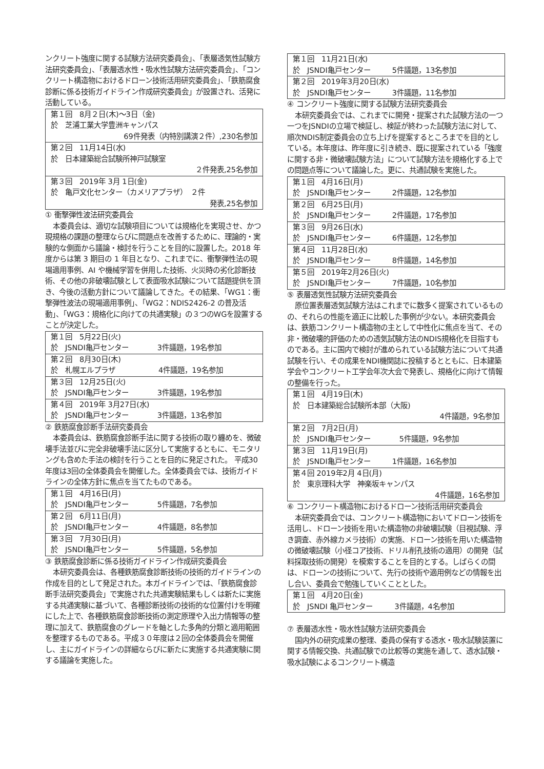ンクリート強度に関する試験方法研究委員会」、「表層透気性試験方法研究委員会」、「表層透水性・吸水性試験方法研究委員会」、「コンクリート構造物におけるドローン技術活用研究委員会」、「鉄筋腐食診断に係る技術ガイドライン作成研究委員会」が設置され、活発に活動している。
| 第１回 8月２日(木)～3日（金) 於 芝浦工業大学豊洲キャンパス 69件発表（内特別講演２件）,230名参加 |
| 第２回 11月14日(水) 於 日本建築総合試験所神戸試験室 ２件発表,25名参加 |
| 第３回 2019年 3月 1日(金) 於 亀戸文化センター（カメリアプラザ） ２件 発表,25名参加 |
① 衝撃弾性波法研究委員会
本委員会は、適切な試験項目については規格化を実現させ、かつ現規格の課題の整理ならびに問題点を改善するために、理論的・実験的な側面から議論・検討を行うことを目的に設置した。2018 年度からは第 3 期目の 1 年目となり、これまでに、衝撃弾性法の現場適用事例、AI や機械学習を併用した技術、火災時の劣化診断技術、その他の非破壊試験として表面吸水試験について話題提供を頂き、今後の活動方針について議論してきた。その結果、「WG1：衝撃弾性波法の現場適用事例」、「WG2：NDIS2426-2 の普及活動」、「WG3：規格化に向けての共通実験」の３つのWGを設置することが決定した。
| 第１回 5月22日(火) 於 JSNDI亀戸センター 3件議題，19名参加 |
| 第２回 8月30日(木) 於 札幌エルプラザ 4件議題，19名参加 |
| 第３回 12月25日(火) 於 JSNDI亀戸センター 3件議題，19名参加 |
| 第４回 2019年 3月27日(水) 於 JSNDI亀戸センター 3件議題，13名参加 |
② 鉄筋腐食診断手法研究委員会
本委員会は、鉄筋腐食診断手法に関する技術の取り纏めを、微破壊手法並びに完全非破壊手法に区分して実施するともに、モニタリングも含めた手法の検討を行うことを目的に発足された。 平成30年度は3回の全体委員会を開催した。全体委員会では、技術ガイドラインの全体方針に焦点を当てたものである。
| 第１回 4月16日(月) 於 JSNDI亀戸センター 5件議題，7名参加 |
| 第２回 6月11日(月) 於 JSNDI亀戸センター 4件議題，8名参加 |
| 第３回 7月30日(月) 於 JSNDI亀戸センター 5件議題，5名参加 |
③ 鉄筋腐食診断に係る技術ガイドライン作成研究委員会
本研究委員会は、各種鉄筋腐食診断技術の技術的ガイドラインの作成を目的として発足された。本ガイドラインでは、「鉄筋腐食診断手法研究委員会」で実施された共通実験結果もしくは新たに実施する共通実験に基づいて、各種診断技術の技術的な位置付けを明確にした上で、各種鉄筋腐食診断技術の測定原理や入出力情報等の整理に加えて、鉄筋腐食のグレードを軸とした多角的分類と適用範囲を整理するものである。平成３０年度は２回の全体委員会を開催し、主にガイドラインの詳細ならびに新たに実施する共通実験に関する議論を実施した。
| 第１回 11月21日(水) 於 JSNDI亀戸センター 5件議題，13名参加 |
| 第２回 2019年3月20日(水) 於 JSNDI亀戸センター 3件議題，11名参加 |
④ コンクリート強度に関する試験方法研究委員会
本研究委員会では、これまでに開発・提案された試験方法の一つ一つをJSNDIの立場で検証し、検証が終わった試験方法に対して、順次NDIS制定委員会の立ち上げを提案するところまでを目的としている。本年度は、昨年度に引き続き、既に提案されている「強度に関する非・微破壊試験方法」について試験方法を規格化する上での問題点等について議論した。更に、共通試験を実施した。
| 第１回 4月16日(月) 於 JSNDI亀戸センター 2件議題，12名参加 |
| 第２回 6月25日(月) 於 JSNDI亀戸センター 2件議題，17名参加 |
| 第３回 9月26日(水) 於 JSNDI亀戸センター 6件議題，12名参加 |
| 第４回 11月28日(水) 於 JSNDI亀戸センター 8件議題，14名参加 |
| 第５回 2019年2月26日(火) 於 JSNDI亀戸センター 7件議題，10名参加 |
⑤ 表層透気性試験方法研究委員会
原位置表層透気試験方法はこれまでに数多く提案されているものの、それらの性能を適正に比較した事例が少ない。本研究委員会は、鉄筋コンクリート構造物の主として中性化に焦点を当て、その非・微破壊的評価のための透気試験方法のNDIS規格化を目指すものである。主に国内で検討が進められている試験方法について共通試験を行い、その成果をNDI機関誌に投稿するとともに、日本建築学会やコンクリート工学会年次大会で発表し、規格化に向けて情報の整備を行った。
| 第１回 4月19日(木) 於 日本建築総合試験所本部（大阪) 4件議題，9名参加 |
| 第２回 7月2日(月) 於 JSNDI亀戸センター 5件議題，9名参加 |
| 第３回 11月19日(月) 於 JSNDI亀戸センター 1件議題，16名参加 |
| 第４回 2019年2月 4日(月) 於 東京理科大学 神楽坂キャンパス 4件議題，16名参加 |
⑥ コンクリート構造物におけるドローン技術活用研究委員会
本研究委員会では、コンクリート構造物においてドローン技術を活用し、ドローン技術を用いた構造物の非破壊試験（目視試験、浮き調査、赤外線カメラ技術）の実施、ドローン技術を用いた構造物の微破壊試験（小径コア技術、ドリル削孔技術の適用）の開発（試料採取技術の開発）を模索することを目的とする。しばらくの間は、ドローンの技術について、先行の技術や適用例などの情報を出し合い、委員会で勉強していくこととした。
| 第１回 4月20日(金) 於 JSNDI 亀戸センター 3件議題，4名参加 |
⑦ 表層透水性・吸水性試験方法研究委員会
国内外の研究成果の整理、委員の保有する透水・吸水試験装置に関する情報交換、共通試験での比較等の実施を通して、透水試験・吸水試験によるコンクリート構造